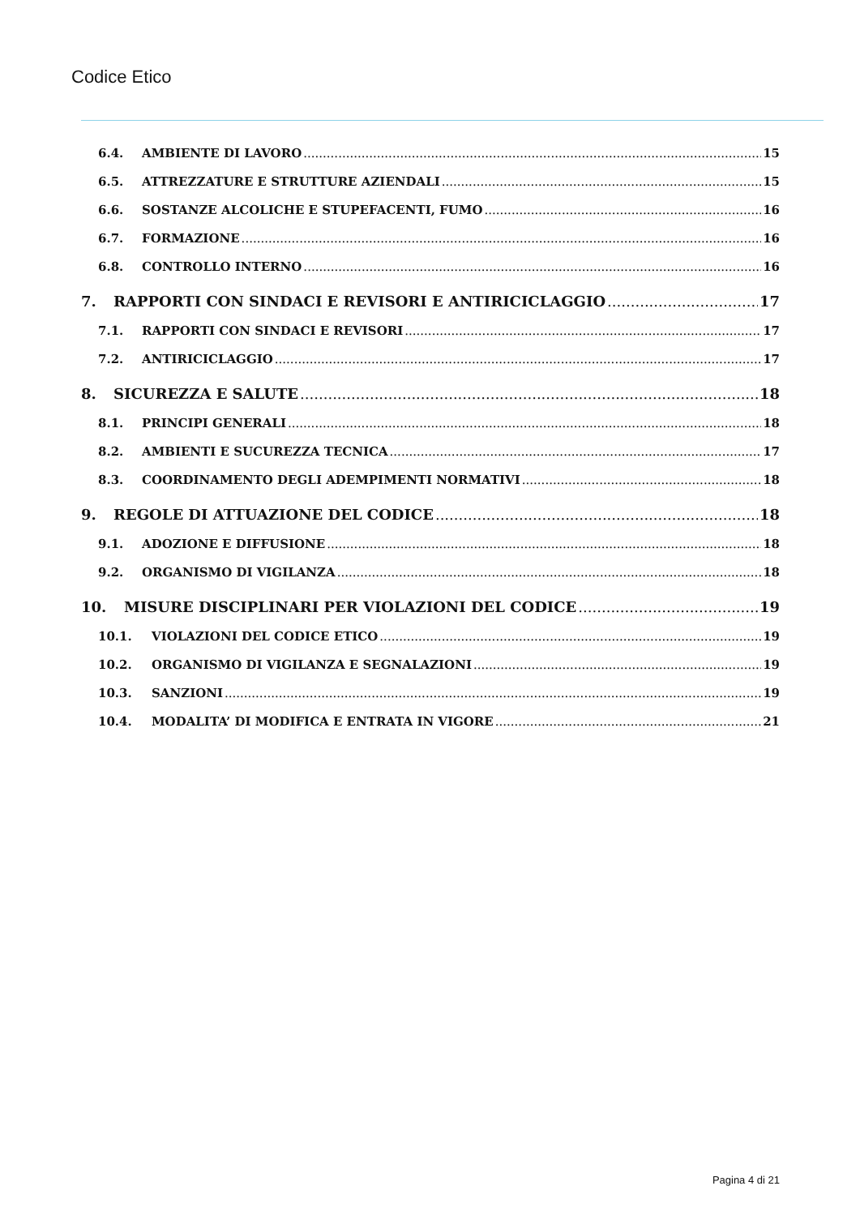Codice Etico
6.4. AMBIENTE DI LAVORO 15
6.5. ATTREZZATURE E STRUTTURE AZIENDALI 15
6.6. SOSTANZE ALCOLICHE E STUPEFACENTI, FUMO 16
6.7. FORMAZIONE 16
6.8. CONTROLLO INTERNO 16
7. RAPPORTI CON SINDACI E REVISORI E ANTIRICICLAGGIO 17
7.1. RAPPORTI CON SINDACI E REVISORI 17
7.2. ANTIRICICLAGGIO 17
8. SICUREZZA E SALUTE 18
8.1. PRINCIPI GENERALI 18
8.2. AMBIENTI E SUCUREZZA TECNICA 17
8.3. COORDINAMENTO DEGLI ADEMPIMENTI NORMATIVI 18
9. REGOLE DI ATTUAZIONE DEL CODICE 18
9.1. ADOZIONE E DIFFUSIONE 18
9.2. ORGANISMO DI VIGILANZA 18
10. MISURE DISCIPLINARI PER VIOLAZIONI DEL CODICE 19
10.1. VIOLAZIONI DEL CODICE ETICO 19
10.2. ORGANISMO DI VIGILANZA E SEGNALAZIONI 19
10.3. SANZIONI 19
10.4. MODALITA’ DI MODIFICA E ENTRATA IN VIGORE 21
Pagina 4 di 21